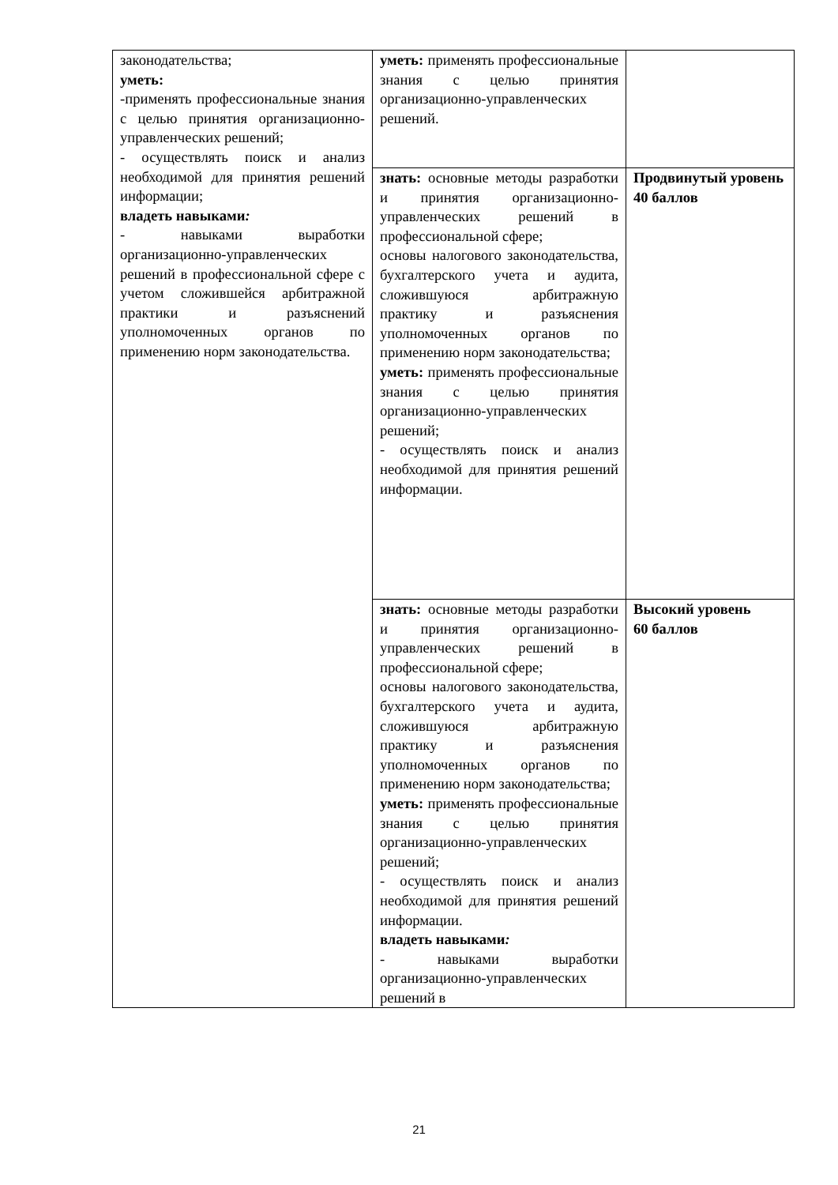| законодательства; уметь: -применять профессиональные знания с целью принятия организационно-управленческих решений; - осуществлять поиск и анализ необходимой для принятия решений информации; владеть навыками : - навыками выработки организационно-управленческих решений в профессиональной сфере с учетом сложившейся арбитражной практики и разъяснений уполномоченных органов по применению норм законодательства. | уметь: применять профессиональные знания с целью принятия организационно-управленческих решений. | |
| | знать: основные методы разработки и принятия организационно-управленческих решений в профессиональной сфере; основы налогового законодательства, бухгалтерского учета и аудита, сложившуюся арбитражную практику и разъяснения уполномоченных органов по применению норм законодательства; уметь: применять профессиональные знания с целью принятия организационно-управленческих решений; - осуществлять поиск и анализ необходимой для принятия решений информации. | Продвинутый уровень 40 баллов |
| | знать: основные методы разработки и принятия организационно-управленческих решений в профессиональной сфере; основы налогового законодательства, бухгалтерского учета и аудита, сложившуюся арбитражную практику и разъяснения уполномоченных органов по применению норм законодательства; уметь: применять профессиональные знания с целью принятия организационно-управленческих решений; - осуществлять поиск и анализ необходимой для принятия решений информации. владеть навыками : - навыками выработки организационно-управленческих решений в | Высокий уровень 60 баллов |
21